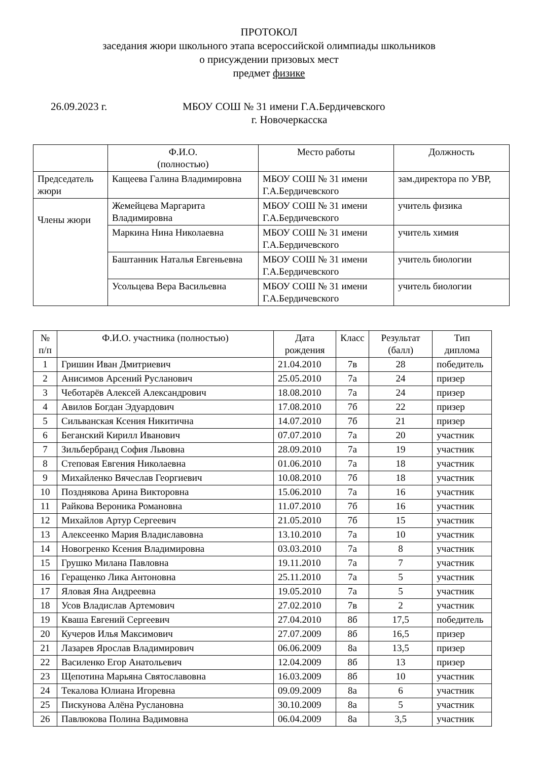ПРОТОКОЛ
заседания жюри школьного этапа всероссийской олимпиады школьников
о присуждении призовых мест
предмет физике
26.09.2023 г. МБОУ СОШ № 31 имени Г.А.Бердичевского
г. Новочеркасска
| | Ф.И.О. (полностью) | Место работы | Должность |
| --- | --- | --- | --- |
| Председатель жюри | Кащеева Галина Владимировна | МБОУ СОШ № 31 имени Г.А.Бердичевского | зам.директора по УВР, |
| Члены жюри | Жемейцева Маргарита Владимировна | МБОУ СОШ № 31 имени Г.А.Бердичевского | учитель физика |
| | Маркина Нина Николаевна | МБОУ СОШ № 31 имени Г.А.Бердичевского | учитель химия |
| | Баштанник Наталья Евгеньевна | МБОУ СОШ № 31 имени Г.А.Бердичевского | учитель биологии |
| | Усольцева Вера Васильевна | МБОУ СОШ № 31 имени Г.А.Бердичевского | учитель биологии |
| № п/п | Ф.И.О. участника (полностью) | Дата рождения | Класс | Результат (балл) | Тип диплома |
| --- | --- | --- | --- | --- | --- |
| 1 | Гришин Иван Дмитриевич | 21.04.2010 | 7в | 28 | победитель |
| 2 | Анисимов Арсений Русланович | 25.05.2010 | 7а | 24 | призер |
| 3 | Чеботарёв Алексей Александрович | 18.08.2010 | 7а | 24 | призер |
| 4 | Авилов Богдан Эдуардович | 17.08.2010 | 7б | 22 | призер |
| 5 | Сильванская Ксения Никитична | 14.07.2010 | 7б | 21 | призер |
| 6 | Беганский Кирилл Иванович | 07.07.2010 | 7а | 20 | участник |
| 7 | Зильбербранд София Львовна | 28.09.2010 | 7а | 19 | участник |
| 8 | Степовая Евгения Николаевна | 01.06.2010 | 7а | 18 | участник |
| 9 | Михайленко Вячеслав Георгиевич | 10.08.2010 | 7б | 18 | участник |
| 10 | Позднякова Арина Викторовна | 15.06.2010 | 7а | 16 | участник |
| 11 | Райкова Вероника Романовна | 11.07.2010 | 7б | 16 | участник |
| 12 | Михайлов Артур Сергеевич | 21.05.2010 | 7б | 15 | участник |
| 13 | Алексеенко Мария Владиславовна | 13.10.2010 | 7а | 10 | участник |
| 14 | Новогренко Ксения Владимировна | 03.03.2010 | 7а | 8 | участник |
| 15 | Грушко Милана Павловна | 19.11.2010 | 7а | 7 | участник |
| 16 | Геращенко Лика Антоновна | 25.11.2010 | 7а | 5 | участник |
| 17 | Яловая Яна Андреевна | 19.05.2010 | 7а | 5 | участник |
| 18 | Усов Владислав Артемович | 27.02.2010 | 7в | 2 | участник |
| 19 | Кваша Евгений Сергеевич | 27.04.2010 | 8б | 17,5 | победитель |
| 20 | Кучеров Илья Максимович | 27.07.2009 | 8б | 16,5 | призер |
| 21 | Лазарев Ярослав Владимирович | 06.06.2009 | 8а | 13,5 | призер |
| 22 | Василенко Егор Анатольевич | 12.04.2009 | 8б | 13 | призер |
| 23 | Щепотина Марьяна Святославовна | 16.03.2009 | 8б | 10 | участник |
| 24 | Текалова Юлиана Игоревна | 09.09.2009 | 8а | 6 | участник |
| 25 | Пискунова Алёна Руслановна | 30.10.2009 | 8а | 5 | участник |
| 26 | Павлюкова Полина Вадимовна | 06.04.2009 | 8а | 3,5 | участник |